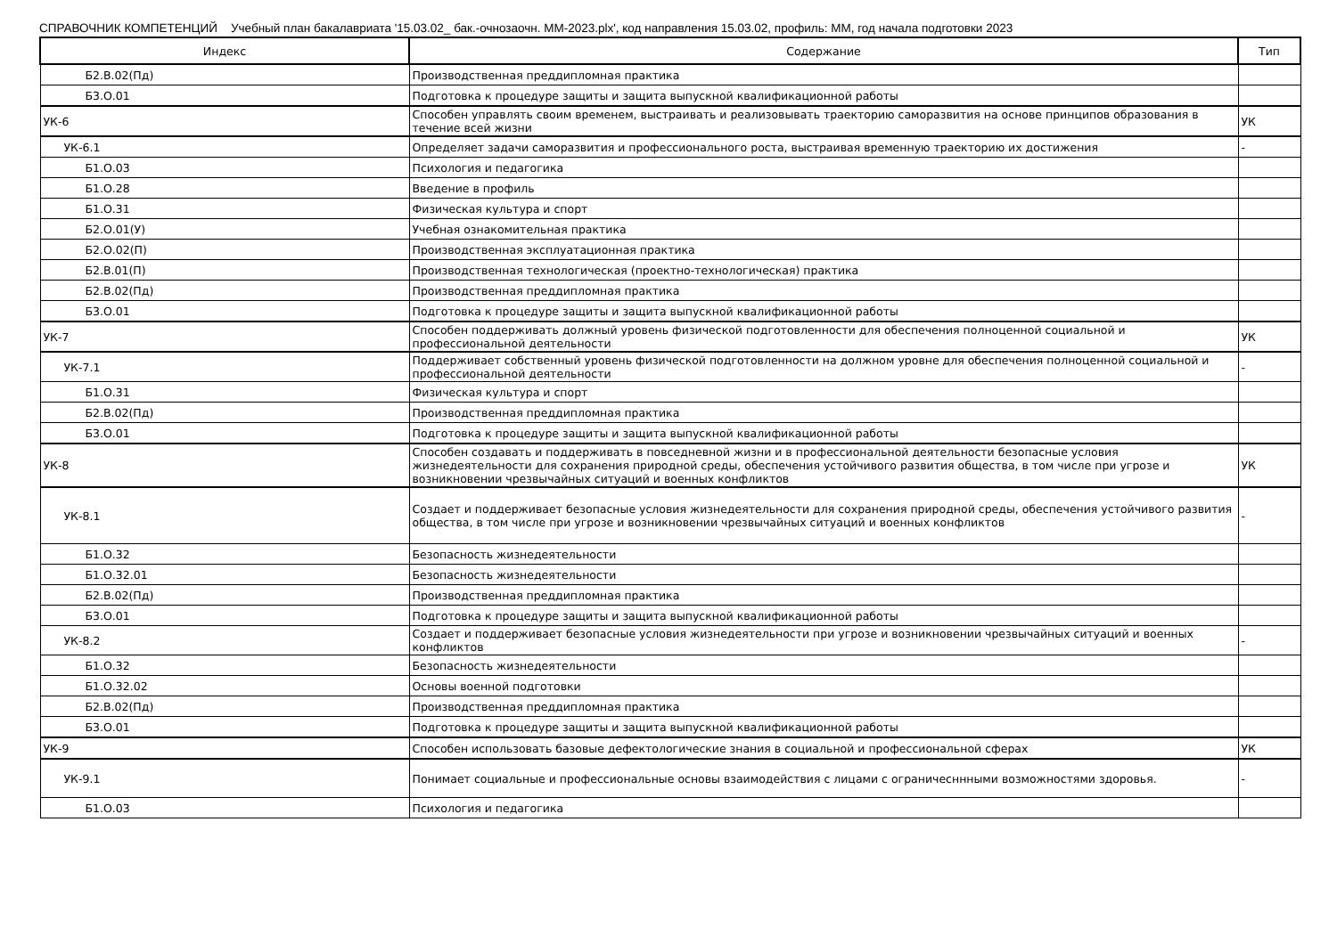СПРАВОЧНИК КОМПЕТЕНЦИЙ Учебный план бакалавриата '15.03.02_ бак.-очнозаочн. ММ-2023.plx', код направления 15.03.02, профиль: ММ, год начала подготовки 2023
| Индекс | Содержание | Тип |
| --- | --- | --- |
| Б2.В.02(Пд) | Производственная преддипломная практика | |
| Б3.О.01 | Подготовка к процедуре защиты и защита выпускной квалификационной работы | |
| УК-6 | Способен управлять своим временем, выстраивать и реализовывать траекторию саморазвития на основе принципов образования в течение всей жизни | УК |
| УК-6.1 | Определяет задачи саморазвития и профессионального роста, выстраивая временную траекторию их достижения | - |
| Б1.О.03 | Психология и педагогика | |
| Б1.О.28 | Введение в профиль | |
| Б1.О.31 | Физическая культура и спорт | |
| Б2.О.01(У) | Учебная ознакомительная практика | |
| Б2.О.02(П) | Производственная эксплуатационная практика | |
| Б2.В.01(П) | Производственная технологическая (проектно-технологическая) практика | |
| Б2.В.02(Пд) | Производственная преддипломная практика | |
| Б3.О.01 | Подготовка к процедуре защиты и защита выпускной квалификационной работы | |
| УК-7 | Способен поддерживать должный уровень физической подготовленности для обеспечения полноценной социальной и профессиональной деятельности | УК |
| УК-7.1 | Поддерживает собственный уровень физической подготовленности на должном уровне для обеспечения полноценной социальной и профессиональной деятельности | - |
| Б1.О.31 | Физическая культура и спорт | |
| Б2.В.02(Пд) | Производственная преддипломная практика | |
| Б3.О.01 | Подготовка к процедуре защиты и защита выпускной квалификационной работы | |
| УК-8 | Способен создавать и поддерживать в повседневной жизни и в профессиональной деятельности безопасные условия жизнедеятельности для сохранения природной среды, обеспечения устойчивого развития общества, в том числе при угрозе и возникновении чрезвычайных ситуаций и военных конфликтов | УК |
| УК-8.1 | Создает и поддерживает безопасные условия жизнедеятельности для сохранения природной среды, обеспечения устойчивого развития общества, в том числе при угрозе и возникновении чрезвычайных ситуаций и военных конфликтов | - |
| Б1.О.32 | Безопасность жизнедеятельности | |
| Б1.О.32.01 | Безопасность жизнедеятельности | |
| Б2.В.02(Пд) | Производственная преддипломная практика | |
| Б3.О.01 | Подготовка к процедуре защиты и защита выпускной квалификационной работы | |
| УК-8.2 | Создает и поддерживает безопасные условия жизнедеятельности при угрозе и возникновении чрезвычайных ситуаций и военных конфликтов | - |
| Б1.О.32 | Безопасность жизнедеятельности | |
| Б1.О.32.02 | Основы военной подготовки | |
| Б2.В.02(Пд) | Производственная преддипломная практика | |
| Б3.О.01 | Подготовка к процедуре защиты и защита выпускной квалификационной работы | |
| УК-9 | Способен использовать базовые дефектологические знания в социальной и профессиональной сферах | УК |
| УК-9.1 | Понимает социальные и профессиональные основы взаимодействия с лицами с ограничесннными возможностями здоровья. | - |
| Б1.О.03 | Психология и педагогика | |